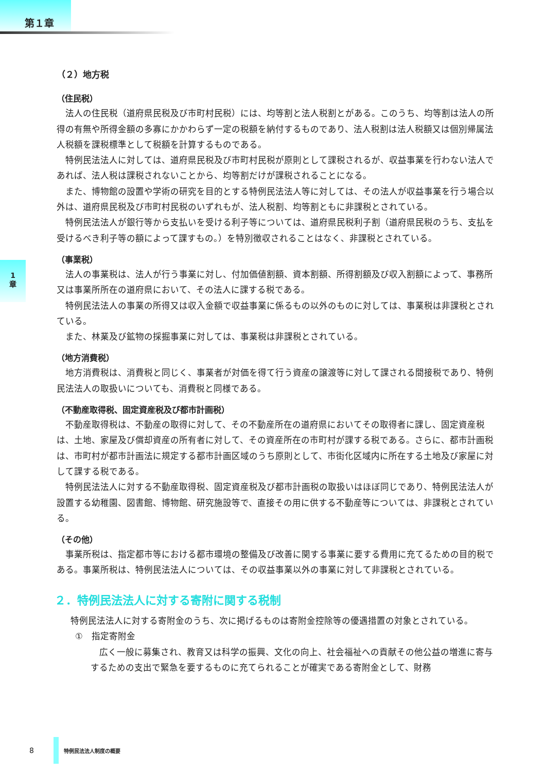第１章
1
章
（２）地方税
（住民税）
法人の住民税（道府県民税及び市町村民税）には、均等割と法人税割とがある。このうち、均等割は法人の所得の有無や所得金額の多寡にかかわらず一定の税額を納付するものであり、法人税割は法人税額又は個別帰属法人税額を課税標準として税額を計算するものである。
特例民法法人に対しては、道府県民税及び市町村民税が原則として課税されるが、収益事業を行わない法人であれば、法人税は課税されないことから、均等割だけが課税されることになる。
また、博物館の設置や学術の研究を目的とする特例民法法人等に対しては、その法人が収益事業を行う場合以外は、道府県民税及び市町村民税のいずれもが、法人税割、均等割ともに非課税とされている。
特例民法法人が銀行等から支払いを受ける利子等については、道府県民税利子割（道府県民税のうち、支払を受けるべき利子等の額によって課すもの。）を特別徴収されることはなく、非課税とされている。
（事業税）
法人の事業税は、法人が行う事業に対し、付加価値割額、資本割額、所得割額及び収入割額によって、事務所又は事業所所在の道府県において、その法人に課する税である。
特例民法法人の事業の所得又は収入金額で収益事業に係るもの以外のものに対しては、事業税は非課税とされている。
また、林業及び鉱物の採掘事業に対しては、事業税は非課税とされている。
（地方消費税）
地方消費税は、消費税と同じく、事業者が対価を得て行う資産の譲渡等に対して課される間接税であり、特例民法法人の取扱いについても、消費税と同様である。
（不動産取得税、固定資産税及び都市計画税）
不動産取得税は、不動産の取得に対して、その不動産所在の道府県においてその取得者に課し、固定資産税は、土地、家屋及び償却資産の所有者に対して、その資産所在の市町村が課する税である。さらに、都市計画税は、市町村が都市計画法に規定する都市計画区域のうち原則として、市街化区域内に所在する土地及び家屋に対して課する税である。
特例民法法人に対する不動産取得税、固定資産税及び都市計画税の取扱いはほぼ同じであり、特例民法法人が設置する幼稚園、図書館、博物館、研究施設等で、直接その用に供する不動産等については、非課税とされている。
（その他）
事業所税は、指定都市等における都市環境の整備及び改善に関する事業に要する費用に充てるための目的税である。事業所税は、特例民法法人については、その収益事業以外の事業に対して非課税とされている。
２．特例民法法人に対する寄附に関する税制
特例民法法人に対する寄附金のうち、次に掲げるものは寄附金控除等の優遇措置の対象とされている。
①　指定寄附金
広く一般に募集され、教育又は科学の振興、文化の向上、社会福祉への貢献その他公益の増進に寄与するための支出で緊急を要するものに充てられることが確実である寄附金として、財務
8
特例民法法人制度の概要